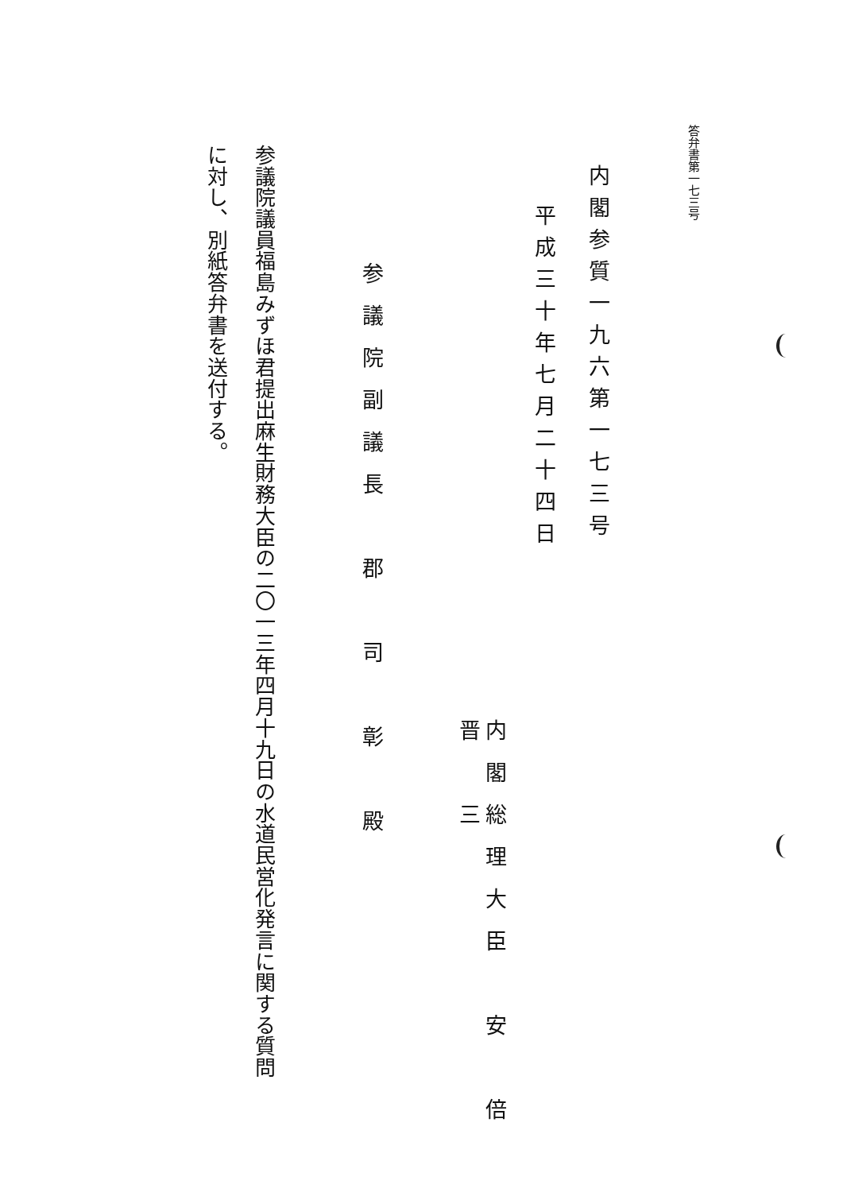答弁書第一七三号
内閣参質一九六第一七三号
平成三十年七月二十四日
内閣総理大臣　安　倍　晋　三
参議院副議長　郡　司　彰　殿
参議院議員福島みずほ君提出麻生財務大臣の二〇一三年四月十九日の水道民営化発言に関する質問に対し、別紙答弁書を送付する。